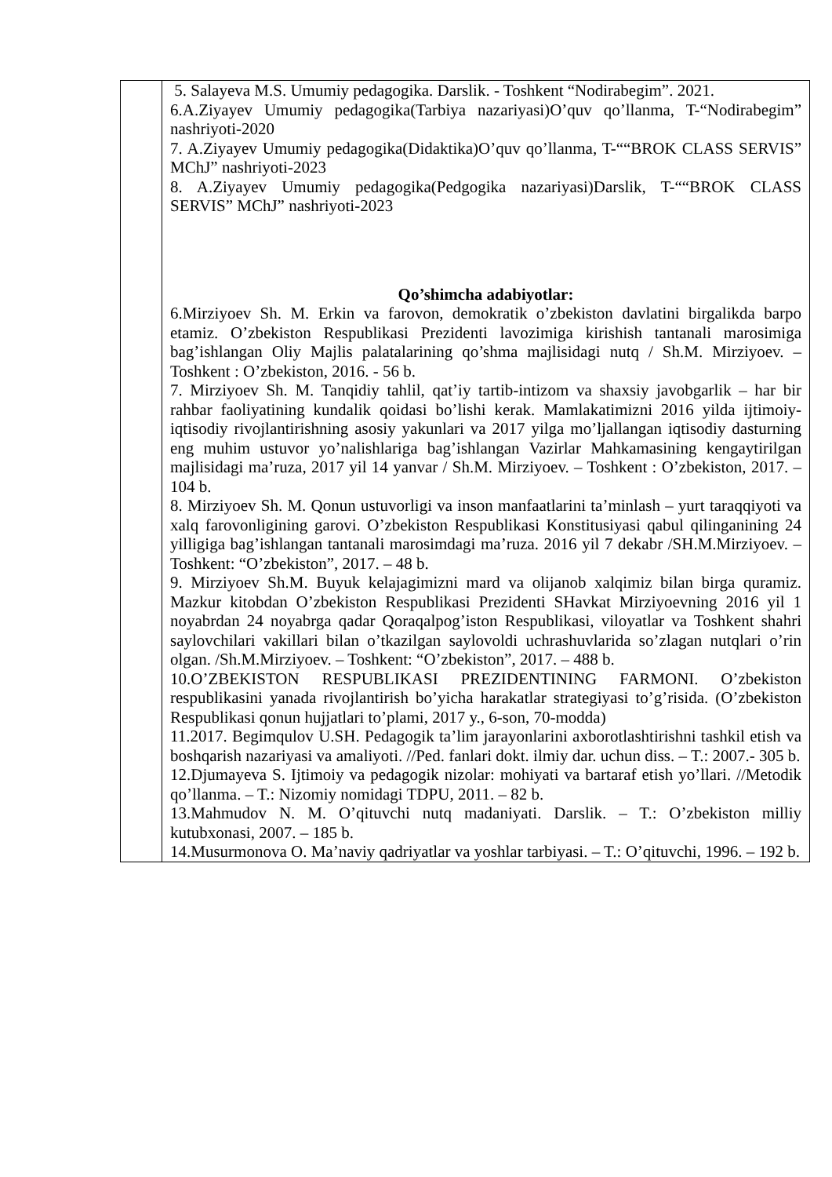| | 5. Salayeva M.S. Umumiy pedagogika. Darslik. - Toshkent “Nodirabegim”. 2021. 6.A.Ziyayev Umumiy pedagogika(Tarbiya nazariyasi)O’quv qo’llanma, T-“Nodirabegim” nashriyoti-2020 7. A.Ziyayev Umumiy pedagogika(Didaktika)O’quv qo’llanma, T-““BROK CLASS SERVIS” MChJ” nashriyoti-2023 8. A.Ziyayev Umumiy pedagogika(Pedgogika nazariyasi)Darslik, T-““BROK CLASS SERVIS” MChJ” nashriyoti-2023 Qo’shimcha adabiyotlar: 6.Mirziyoev Sh. M. Erkin va farovon, demokratik o’zbekiston davlatini birgalikda barpo etamiz. O’zbekiston Respublikasi Prezidenti lavozimiga kirishish tantanali marosimiga bag’ishlangan Oliy Majlis palatalarining qo’shma majlisidagi nutq / Sh.M. Mirziyoev. – Toshkent : O’zbekiston, 2016. - 56 b. 7. Mirziyoev Sh. M. Tanqidiy tahlil, qat’iy tartib-intizom va shaxsiy javobgarlik – har bir rahbar faoliyatining kundalik qoidasi bo’lishi kerak. Mamlakatimizni 2016 yilda ijtimoiy-iqtisodiy rivojlantirishning asosiy yakunlari va 2017 yilga mo’ljallangan iqtisodiy dasturning eng muhim ustuvor yo’nalishlariga bag’ishlangan Vazirlar Mahkamasining kengaytirilgan majlisidagi ma’ruza, 2017 yil 14 yanvar / Sh.M. Mirziyoev. – Toshkent : O’zbekiston, 2017. – 104 b. 8. Mirziyoev Sh. M. Qonun ustuvorligi va inson manfaatlarini ta’minlash – yurt taraqqiyoti va xalq farovonligining garovi. O’zbekiston Respublikasi Konstitusiyasi qabul qilinganining 24 yilligiga bag’ishlangan tantanali marosimdagi ma’ruza. 2016 yil 7 dekabr /SH.M.Mirziyoev. – Toshkent: “O’zbekiston”, 2017. – 48 b. 9. Mirziyoev Sh.M. Buyuk kelajagimizni mard va olijanob xalqimiz bilan birga quramiz. Mazkur kitobdan O’zbekiston Respublikasi Prezidenti SHavkat Mirziyoevning 2016 yil 1 noyabrdan 24 noyabrga qadar Qoraqalpog’iston Respublikasi, viloyatlar va Toshkent shahri saylovchilari vakillari bilan o’tkazilgan saylovoldi uchrashuvlarida so’zlagan nutqlari o’rin olgan. /Sh.M.Mirziyoev. – Toshkent: “O’zbekiston”, 2017. – 488 b. 10.O’ZBEKISTON RESPUBLIKASI PREZIDENTINING FARMONI. O’zbekiston respublikasini yanada rivojlantirish bo’yicha harakatlar strategiyasi to’g’risida. (O’zbekiston Respublikasi qonun hujjatlari to’plami, 2017 y., 6-son, 70-modda) 11.2017. Begimqulov U.SH. Pedagogik ta’lim jarayonlarini axborotlashtirishni tashkil etish va boshqarish nazariyasi va amaliyoti. //Ped. fanlari dokt. ilmiy dar. uchun diss. – T.: 2007.- 305 b. 12.Djumayeva S. Ijtimoiy va pedagogik nizolar: mohiyati va bartaraf etish yo’llari. //Metodik qo’llanma. – T.: Nizomiy nomidagi TDPU, 2011. – 82 b. 13.Mahmudov N. M. O’qituvchi nutq madaniyati. Darslik. – T.: O’zbekiston milliy kutubxonasi, 2007. – 185 b. 14.Musurmonova O. Ma’naviy qadriyatlar va yoshlar tarbiyasi. – T.: O’qituvchi, 1996. – 192 b. |